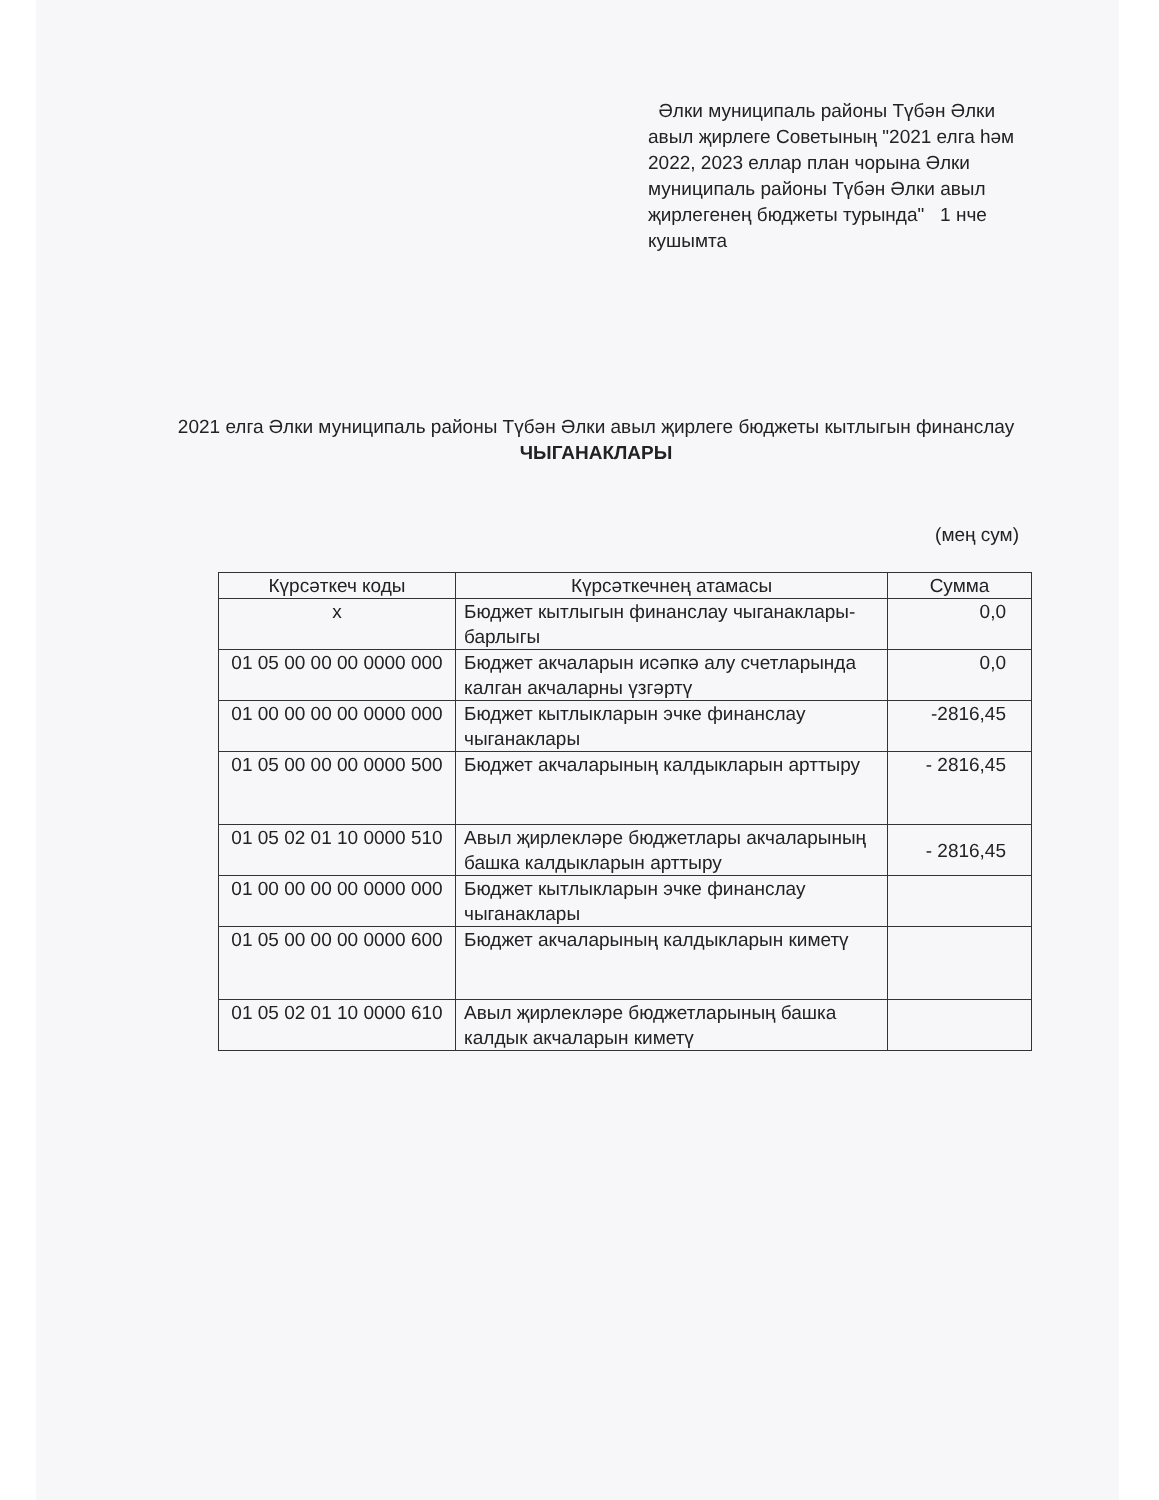Әлки муниципаль районы Түбән Әлки авыл җирлеге Советының "2021 елга һәм 2022, 2023 еллар план чорына Әлки муниципаль районы Түбән Әлки авыл җирлегенең бюджеты турында" 1 нче кушымта
2021 елга Әлки муниципаль районы Түбән Әлки авыл җирлеге бюджеты кытлыгын финанслау ЧЫГАНАКЛАРЫ
(мең сум)
| Күрсәткеч коды | Күрсәткечнең атамасы | Сумма |
| --- | --- | --- |
| х | Бюджет кытлыгын финанслау чыганаклары-барлыгы | 0,0 |
| 01 05 00 00 00 0000 000 | Бюджет акчаларын исәпкә алу счетларында калган акчаларны үзгәртү | 0,0 |
| 01 00 00 00 00 0000 000 | Бюджет кытлыкларын эчке финанслау чыганаклары | -2816,45 |
| 01 05 00 00 00 0000 500 | Бюджет акчаларының калдыкларын арттыру | - 2816,45 |
| 01 05 02 01 10 0000 510 | Авыл җирлекләре бюджетлары акчаларының башка калдыкларын арттыру | - 2816,45 |
| 01 00 00 00 00 0000 000 | Бюджет кытлыкларын эчке финанслау чыганаклары | |
| 01 05 00 00 00 0000 600 | Бюджет акчаларының калдыкларын киметү | |
| 01 05 02 01 10 0000 610 | Авыл җирлекләре бюджетларының башка калдык акчаларын киметү | |